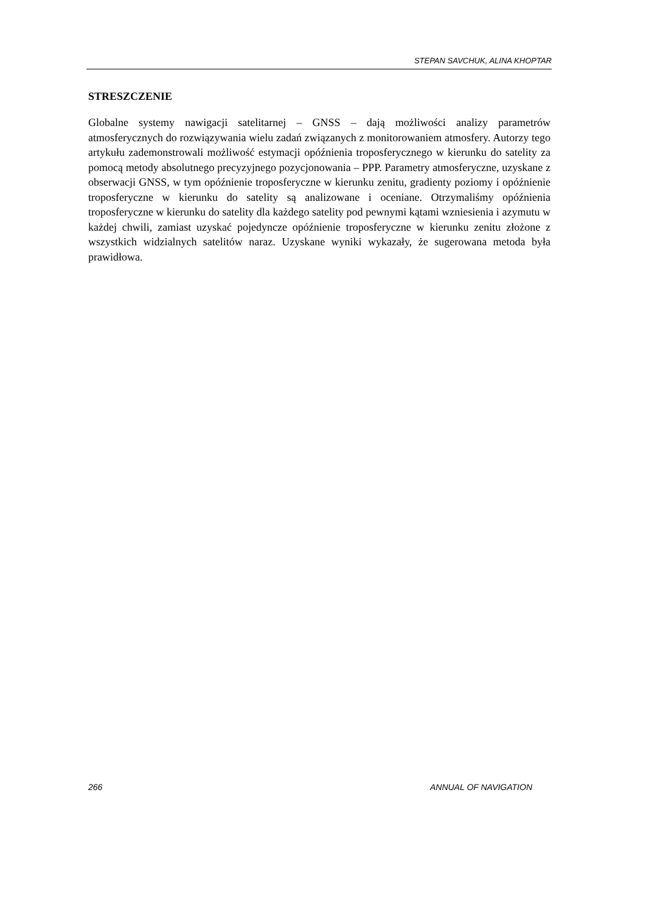STEPAN SAVCHUK, ALINA KHOPTAR
STRESZCZENIE
Globalne systemy nawigacji satelitarnej – GNSS – dają możliwości analizy parametrów atmosferycznych do rozwiązywania wielu zadań związanych z monitorowaniem atmosfery. Autorzy tego artykułu zademonstrowali możliwość estymacji opóźnienia troposferycznego w kierunku do satelity za pomocą metody absolutnego precyzyjnego pozycjonowania – PPP. Parametry atmosferyczne, uzyskane z obserwacji GNSS, w tym opóźnienie troposferyczne w kierunku zenitu, gradienty poziomy i opóźnienie troposferyczne w kierunku do satelity są analizowane i oceniane. Otrzymaliśmy opóźnienia troposferyczne w kierunku do satelity dla każdego satelity pod pewnymi kątami wzniesienia i azymutu w każdej chwili, zamiast uzyskać pojedyncze opóźnienie troposferyczne w kierunku zenitu złożone z wszystkich widzialnych satelitów naraz. Uzyskane wyniki wykazały, że sugerowana metoda była prawidłowa.
266 ANNUAL OF NAVIGATION